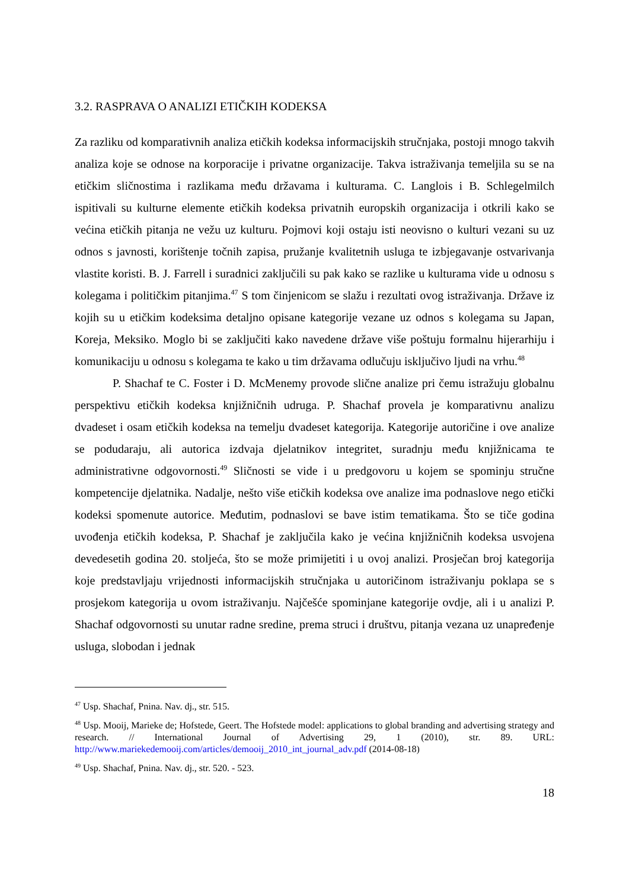3.2. RASPRAVA O ANALIZI ETIČKIH KODEKSA
Za razliku od komparativnih analiza etičkih kodeksa informacijskih stručnjaka, postoji mnogo takvih analiza koje se odnose na korporacije i privatne organizacije. Takva istraživanja temeljila su se na etičkim sličnostima i razlikama među državama i kulturama. C. Langlois i B. Schlegelmilch ispitivali su kulturne elemente etičkih kodeksa privatnih europskih organizacija i otkrili kako se većina etičkih pitanja ne vežu uz kulturu. Pojmovi koji ostaju isti neovisno o kulturi vezani su uz odnos s javnosti, korištenje točnih zapisa, pružanje kvalitetnih usluga te izbjegavanje ostvarivanja vlastite koristi. B. J. Farrell i suradnici zaključili su pak kako se razlike u kulturama vide u odnosu s kolegama i političkim pitanjima.<sup>47</sup> S tom činjenicom se slažu i rezultati ovog istraživanja. Države iz kojih su u etičkim kodeksima detaljno opisane kategorije vezane uz odnos s kolegama su Japan, Koreja, Meksiko. Moglo bi se zaključiti kako navedene države više poštuju formalnu hijerarhiju i komunikaciju u odnosu s kolegama te kako u tim državama odlučuju isključivo ljudi na vrhu.<sup>48</sup>
P. Shachaf te C. Foster i D. McMenemy provode slične analize pri čemu istražuju globalnu perspektivu etičkih kodeksa knjižničnih udruga. P. Shachaf provela je komparativnu analizu dvadeset i osam etičkih kodeksa na temelju dvadeset kategorija. Kategorije autoričine i ove analize se podudaraju, ali autorica izdvaja djelatnikov integritet, suradnju među knjižnicama te administrativne odgovornosti.<sup>49</sup> Sličnosti se vide i u predgovoru u kojem se spominju stručne kompetencije djelatnika. Nadalje, nešto više etičkih kodeksa ove analize ima podnaslove nego etički kodeksi spomenute autorice. Međutim, podnaslovi se bave istim tematikama. Što se tiče godina uvođenja etičkih kodeksa, P. Shachaf je zaključila kako je većina knjižničnih kodeksa usvojena devedesetih godina 20. stoljeća, što se može primijetiti i u ovoj analizi. Prosječan broj kategorija koje predstavljaju vrijednosti informacijskih stručnjaka u autoričinom istraživanju poklapa se s prosjekom kategorija u ovom istraživanju. Najčešće spominjane kategorije ovdje, ali i u analizi P. Shachaf odgovornosti su unutar radne sredine, prema struci i društvu, pitanja vezana uz unapređenje usluga, slobodan i jednak
<sup>47</sup> Usp. Shachaf, Pnina. Nav. dj., str. 515.
<sup>48</sup> Usp. Mooij, Marieke de; Hofstede, Geert. The Hofstede model: applications to global branding and advertising strategy and research. // International Journal of Advertising 29, 1 (2010), str. 89. URL: http://www.mariekedemooij.com/articles/demooij_2010_int_journal_adv.pdf (2014-08-18)
<sup>49</sup> Usp. Shachaf, Pnina. Nav. dj., str. 520. - 523.
18